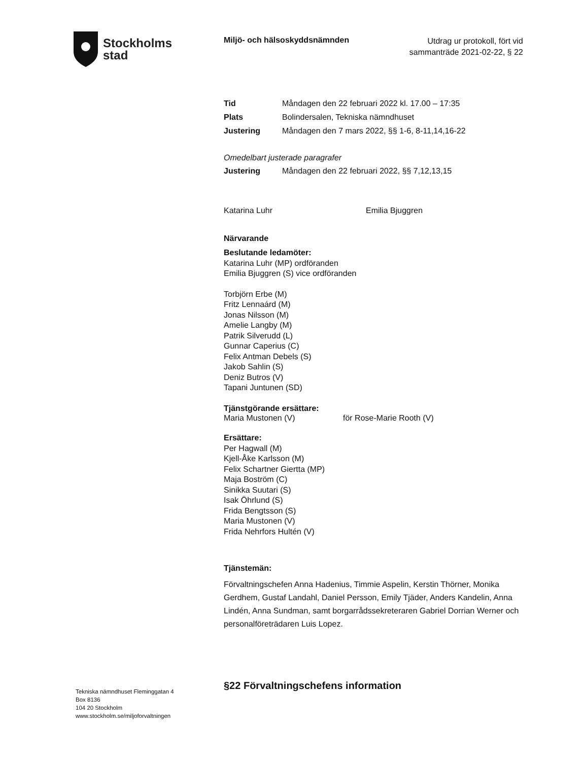Stockholms
stad
Miljö- och hälsoskyddsnämnden
Utdrag ur protokoll, fört vid
sammanträde 2021-02-22, § 22
Tid Måndagen den 22 februari 2022 kl. 17.00 – 17:35
Plats Bolindersalen, Tekniska nämndhuset
Justering Måndagen den 7 mars 2022, §§ 1-6, 8-11,14,16-22
Omedelbart justerade paragrafer
Justering Måndagen den 22 februari 2022, §§ 7,12,13,15
Katarina Luhr Emilia Bjuggren
Närvarande
Beslutande ledamöter:
Katarina Luhr (MP) ordföranden
Emilia Bjuggren (S) vice ordföranden
Torbjörn Erbe (M)
Fritz Lennaárd (M)
Jonas Nilsson (M)
Amelie Langby (M)
Patrik Silverudd (L)
Gunnar Caperius (C)
Felix Antman Debels (S)
Jakob Sahlin (S)
Deniz Butros (V)
Tapani Juntunen (SD)
Tjänstgörande ersättare:
Maria Mustonen (V) för Rose-Marie Rooth (V)
Ersättare:
Per Hagwall (M)
Kjell-Åke Karlsson (M)
Felix Schartner Giertta (MP)
Maja Boström (C)
Sinikka Suutari (S)
Isak Öhrlund (S)
Frida Bengtsson (S)
Maria Mustonen (V)
Frida Nehrfors Hultén (V)
Tjänstemän:
Förvaltningschefen Anna Hadenius, Timmie Aspelin, Kerstin Thörner, Monika Gerdhem, Gustaf Landahl, Daniel Persson, Emily Tjäder, Anders Kandelin, Anna Lindén, Anna Sundman, samt borgarrådssekreteraren Gabriel Dorrian Werner och personalföreträdaren Luis Lopez.
Tekniska nämndhuset Fleminggatan 4
Box 8136
104 20 Stockholm
www.stockholm.se/miljoforvaltningen
§22 Förvaltningschefens information